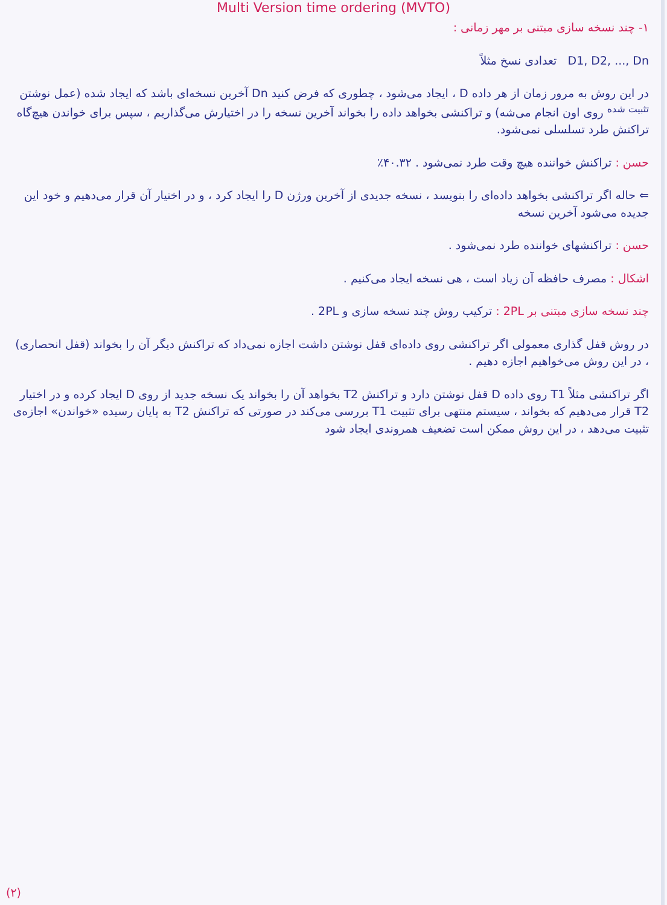Multi Version time ordering (MVTO)
۱- چند نسخه سازی مبتنی بر مهر زمانی :
D1, D2, ..., Dn تعدادی نسخ مثلاً
در این روش به مرور زمان از هر داده D ، ایجاد می‌شود ، چطوری که فرض کنید Dn آخرین نسخه‌ای باشد که ایجاد شده (عمل نوشتن <sup>تثبیت شده</sup> روی اون انجام می‌شه) و تراکنشی بخواهد داده را بخواند آخرین نسخه را در اختیارش می‌گذاریم ، سپس برای خواندن هیچ‌گاه تراکنش طرد تسلسلی نمی‌شود.
حسن : تراکنش خواننده هیچ وقت طرد نمی‌شود . ۴۰.۳۲٪
⇐ حاله اگر تراکنشی بخواهد داده‌ای را بنویسد ، نسخه جدیدی از آخرین ورژن D را ایجاد کرد ، و در اختیار آن قرار می‌دهیم و خود این جدیده می‌شود آخرین نسخه
حسن : تراکنشهای خواننده طرد نمی‌شود .
اشکال : مصرف حافظه آن زیاد است ، هی نسخه ایجاد می‌کنیم .
چند نسخه سازی مبتنی بر 2PL : ترکیب روش چند نسخه سازی و 2PL .
در روش قفل گذاری معمولی اگر تراکنشی روی داده‌ای قفل نوشتن داشت اجازه نمی‌داد که تراکنش دیگر آن را بخواند (قفل انحصاری) ، در این روش می‌خواهیم اجازه دهیم .
اگر تراکنشی مثلاً T1 روی داده D قفل نوشتن دارد و تراکنش T2 بخواهد آن را بخواند یک نسخه جدید از روی D ایجاد کرده و در اختیار T2 قرار می‌دهیم که بخواند ، سیستم منتهی برای تثبیت T1 بررسی می‌کند در صورتی که تراکنش T2 به پایان رسیده «خواندن» اجازه‌ی تثبیت می‌دهد ، در این روش ممکن است تضعیف همروندی ایجاد شود
(۲)